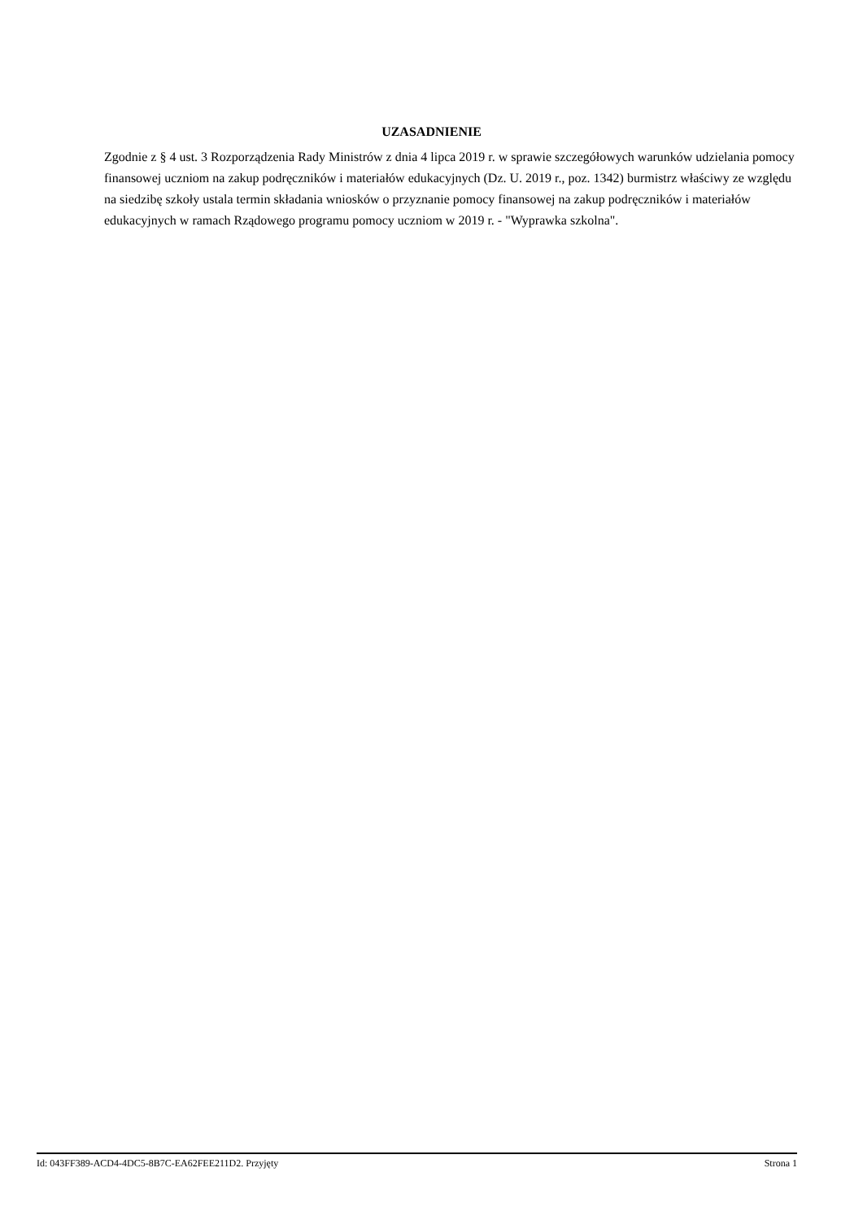UZASADNIENIE
Zgodnie z § 4 ust. 3 Rozporządzenia Rady Ministrów z dnia 4 lipca 2019 r. w sprawie szczegółowych warunków udzielania pomocy finansowej uczniom na zakup podręczników i materiałów edukacyjnych (Dz. U. 2019 r., poz. 1342) burmistrz właściwy ze względu na siedzibę szkoły ustala termin składania wniosków o przyznanie pomocy finansowej na zakup podręczników i materiałów edukacyjnych w ramach Rządowego programu pomocy uczniom w 2019 r. - "Wyprawka szkolna".
Id: 043FF389-ACD4-4DC5-8B7C-EA62FEE211D2. Przyjęty Strona 1